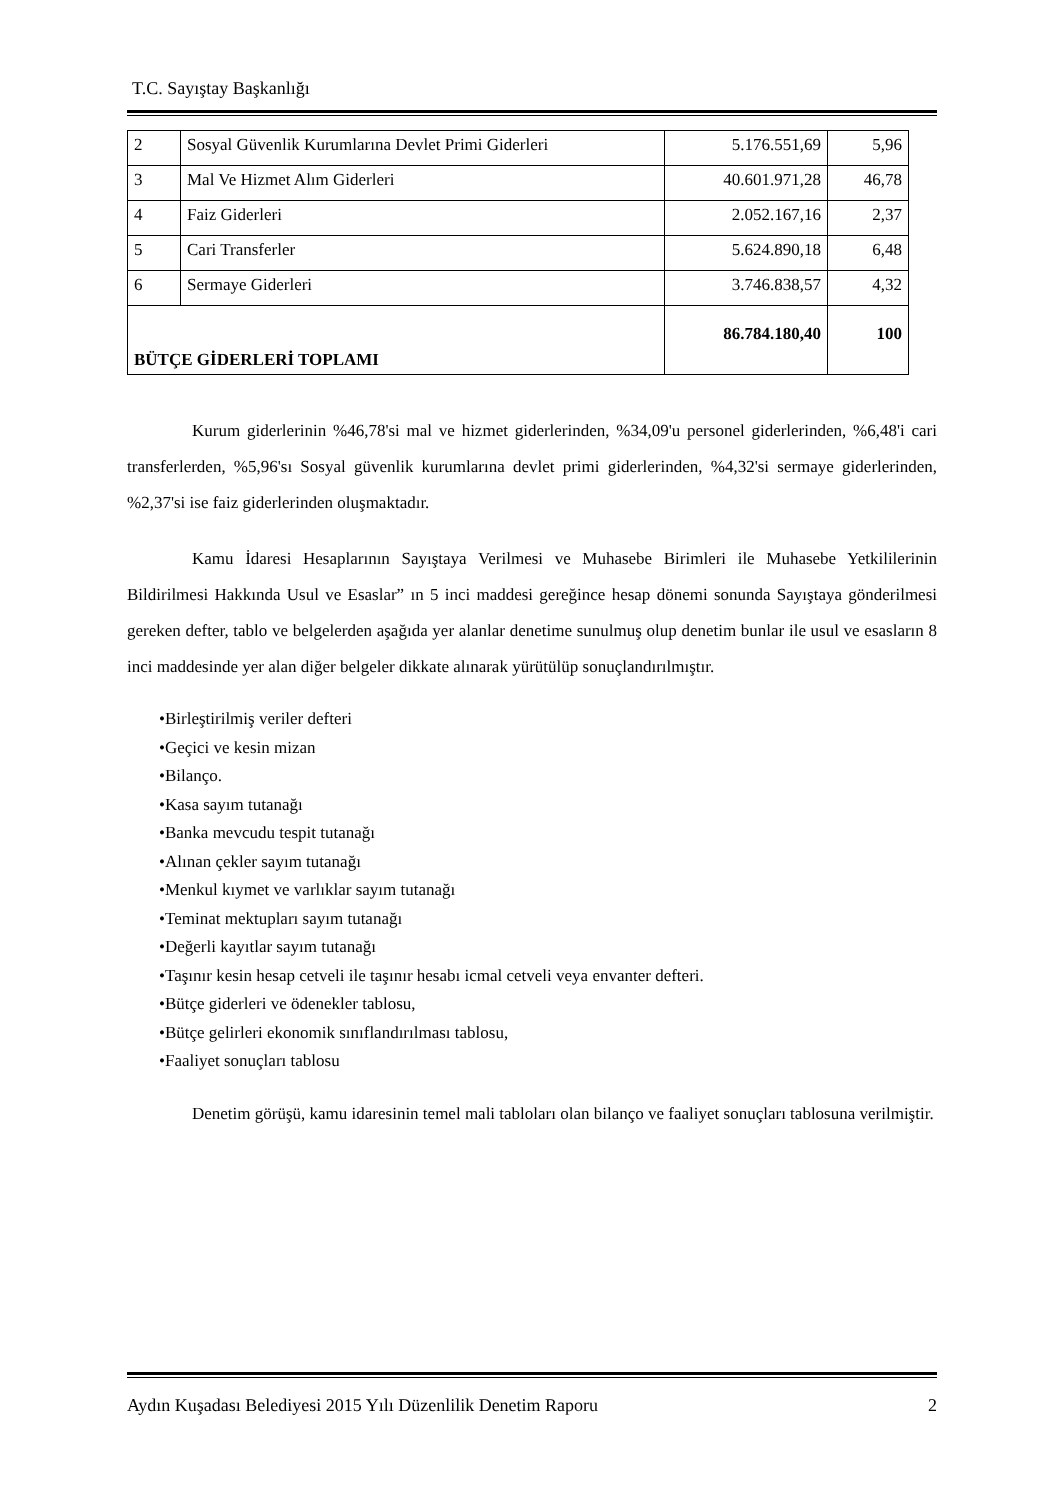T.C. Sayıştay Başkanlığı
| 2 | Sosyal Güvenlik Kurumlarına Devlet Primi Giderleri | 5.176.551,69 | 5,96 |
| 3 | Mal Ve Hizmet Alım Giderleri | 40.601.971,28 | 46,78 |
| 4 | Faiz Giderleri | 2.052.167,16 | 2,37 |
| 5 | Cari Transferler | 5.624.890,18 | 6,48 |
| 6 | Sermaye Giderleri | 3.746.838,57 | 4,32 |
| BÜTÇE GİDERLERİ TOPLAMI | | 86.784.180,40 | 100 |
Kurum giderlerinin %46,78'si mal ve hizmet giderlerinden, %34,09'u personel giderlerinden, %6,48'i cari transferlerden, %5,96'sı Sosyal güvenlik kurumlarına devlet primi giderlerinden, %4,32'si sermaye giderlerinden, %2,37'si ise faiz giderlerinden oluşmaktadır.
Kamu İdaresi Hesaplarının Sayıştaya Verilmesi ve Muhasebe Birimleri ile Muhasebe Yetkililerinin Bildirilmesi Hakkında Usul ve Esaslar” ın 5 inci maddesi gereğince hesap dönemi sonunda Sayıştaya gönderilmesi gereken defter, tablo ve belgelerden aşağıda yer alanlar denetime sunulmuş olup denetim bunlar ile usul ve esasların 8 inci maddesinde yer alan diğer belgeler dikkate alınarak yürütülüp sonuçlandırılmıştır.
•Birleştirilmiş veriler defteri
•Geçici ve kesin mizan
•Bilanço.
•Kasa sayım tutanağı
•Banka mevcudu tespit tutanağı
•Alınan çekler sayım tutanağı
•Menkul kıymet ve varlıklar sayım tutanağı
•Teminat mektupları sayım tutanağı
•Değerli kayıtlar sayım tutanağı
•Taşınır kesin hesap cetveli ile taşınır hesabı icmal cetveli veya envanter defteri.
•Bütçe giderleri ve ödenekler tablosu,
•Bütçe gelirleri ekonomik sınıflandırılması tablosu,
•Faaliyet sonuçları tablosu
Denetim görüşü, kamu idaresinin temel mali tabloları olan bilanço ve faaliyet sonuçları tablosuna verilmiştir.
Aydın Kuşadası Belediyesi 2015 Yılı Düzenlilik Denetim Raporu 2